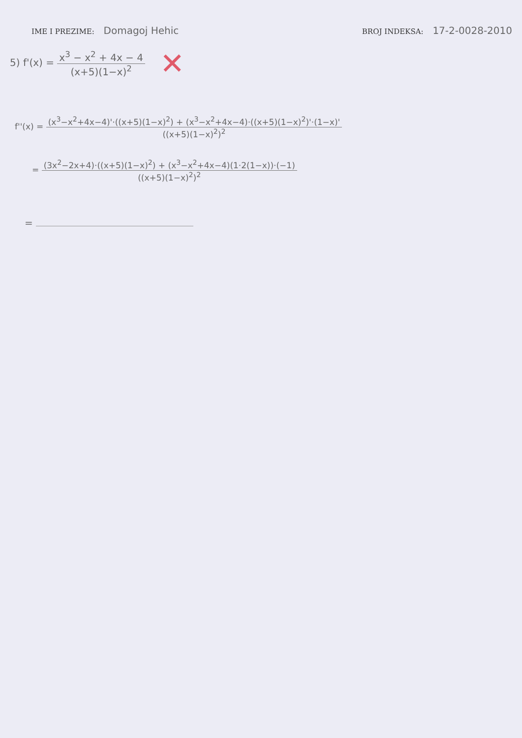IME I PREZIME: Domagoj Hehic
BROJ INDEKSA: 17-2-0028-2010
5) f'(x) =
x<sup>3</sup> − x<sup>2</sup> + 4x − 4
(x+5)(1−x)<sup>2</sup>
✕
f''(x) =
(x<sup>3</sup>−x<sup>2</sup>+4x−4)'·((x+5)(1−x)<sup>2</sup>) + (x<sup>3</sup>−x<sup>2</sup>+4x−4)·((x+5)(1−x)<sup>2</sup>)'·(1−x)'
((x+5)(1−x)<sup>2</sup>)<sup>2</sup>
=
(3x<sup>2</sup>−2x+4)·((x+5)(1−x)<sup>2</sup>) + (x<sup>3</sup>−x<sup>2</sup>+4x−4)(1·2(1−x))·(−1)
((x+5)(1−x)<sup>2</sup>)<sup>2</sup>
=